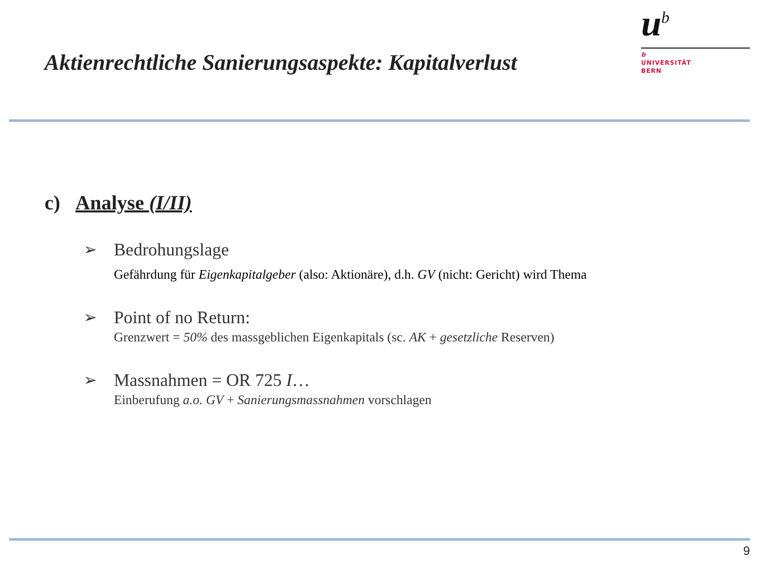Aktienrechtliche Sanierungsaspekte: Kapitalverlust
u<sup>b</sup>
b
UNIVERSITÄT
BERN
c) Analyse (I/II)
➢ Bedrohungslage
Gefährdung für Eigenkapitalgeber (also: Aktionäre), d.h. GV (nicht: Gericht) wird Thema
➢ Point of no Return:
Grenzwert = 50% des massgeblichen Eigenkapitals (sc. AK + gesetzliche Reserven)
➢ Massnahmen = OR 725 I…
Einberufung a.o. GV + Sanierungsmassnahmen vorschlagen
9